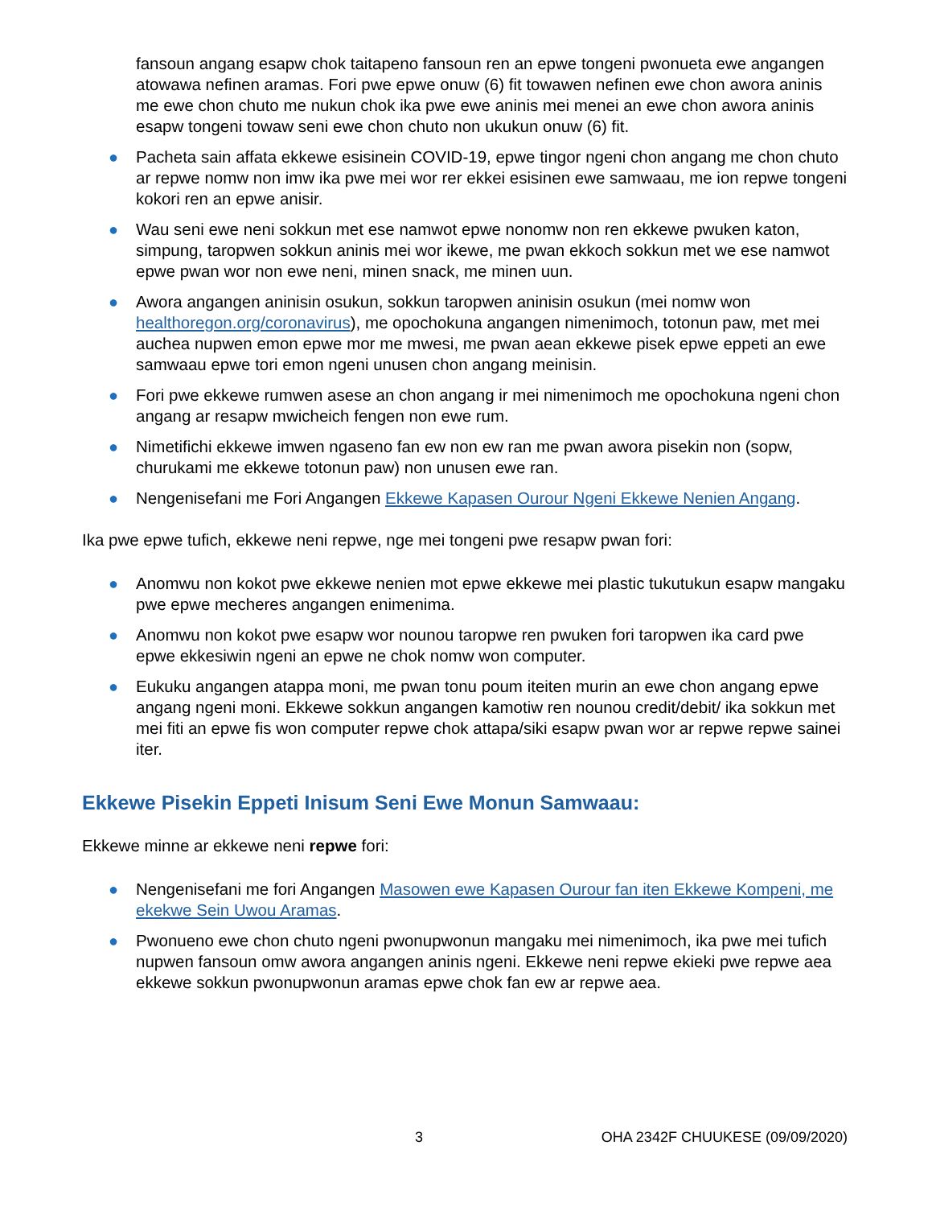fansoun angang esapw chok taitapeno fansoun ren an epwe tongeni pwonueta ewe angangen atowawa nefinen aramas. Fori pwe epwe onuw (6) fit towawen nefinen ewe chon awora aninis me ewe chon chuto me nukun chok ika pwe ewe aninis mei menei an ewe chon awora aninis esapw tongeni towaw seni ewe chon chuto non ukukun onuw (6) fit.
● Pacheta sain affata ekkewe esisinein COVID-19, epwe tingor ngeni chon angang me chon chuto ar repwe nomw non imw ika pwe mei wor rer ekkei esisinen ewe samwaau, me ion repwe tongeni kokori ren an epwe anisir.
● Wau seni ewe neni sokkun met ese namwot epwe nonomw non ren ekkewe pwuken katon, simpung, taropwen sokkun aninis mei wor ikewe, me pwan ekkoch sokkun met we ese namwot epwe pwan wor non ewe neni, minen snack, me minen uun.
● Awora angangen aninisin osukun, sokkun taropwen aninisin osukun (mei nomw won healthoregon.org/coronavirus), me opochokuna angangen nimenimoch, totonun paw, met mei auchea nupwen emon epwe mor me mwesi, me pwan aean ekkewe pisek epwe eppeti an ewe samwaau epwe tori emon ngeni unusen chon angang meinisin.
● Fori pwe ekkewe rumwen asese an chon angang ir mei nimenimoch me opochokuna ngeni chon angang ar resapw mwicheich fengen non ewe rum.
● Nimetifichi ekkewe imwen ngaseno fan ew non ew ran me pwan awora pisekin non (sopw, churukami me ekkewe totonun paw) non unusen ewe ran.
● Nengenisefani me Fori Angangen Ekkewe Kapasen Ourour Ngeni Ekkewe Nenien Angang.
Ika pwe epwe tufich, ekkewe neni repwe, nge mei tongeni pwe resapw pwan fori:
● Anomwu non kokot pwe ekkewe nenien mot epwe ekkewe mei plastic tukutukun esapw mangaku pwe epwe mecheres angangen enimenima.
● Anomwu non kokot pwe esapw wor nounou taropwe ren pwuken fori taropwen ika card pwe epwe ekkesiwin ngeni an epwe ne chok nomw won computer.
● Eukuku angangen atappa moni, me pwan tonu poum iteiten murin an ewe chon angang epwe angang ngeni moni. Ekkewe sokkun angangen kamotiw ren nounou credit/debit/ ika sokkun met mei fiti an epwe fis won computer repwe chok attapa/siki esapw pwan wor ar repwe repwe sainei iter.
Ekkewe Pisekin Eppeti Inisum Seni Ewe Monun Samwaau:
Ekkewe minne ar ekkewe neni repwe fori:
● Nengenisefani me fori Angangen Masowen ewe Kapasen Ourour fan iten Ekkewe Kompeni, me ekekwe Sein Uwou Aramas.
● Pwonueno ewe chon chuto ngeni pwonupwonun mangaku mei nimenimoch, ika pwe mei tufich nupwen fansoun omw awora angangen aninis ngeni. Ekkewe neni repwe ekieki pwe repwe aea ekkewe sokkun pwonupwonun aramas epwe chok fan ew ar repwe aea.
3 OHA 2342F CHUUKESE (09/09/2020)